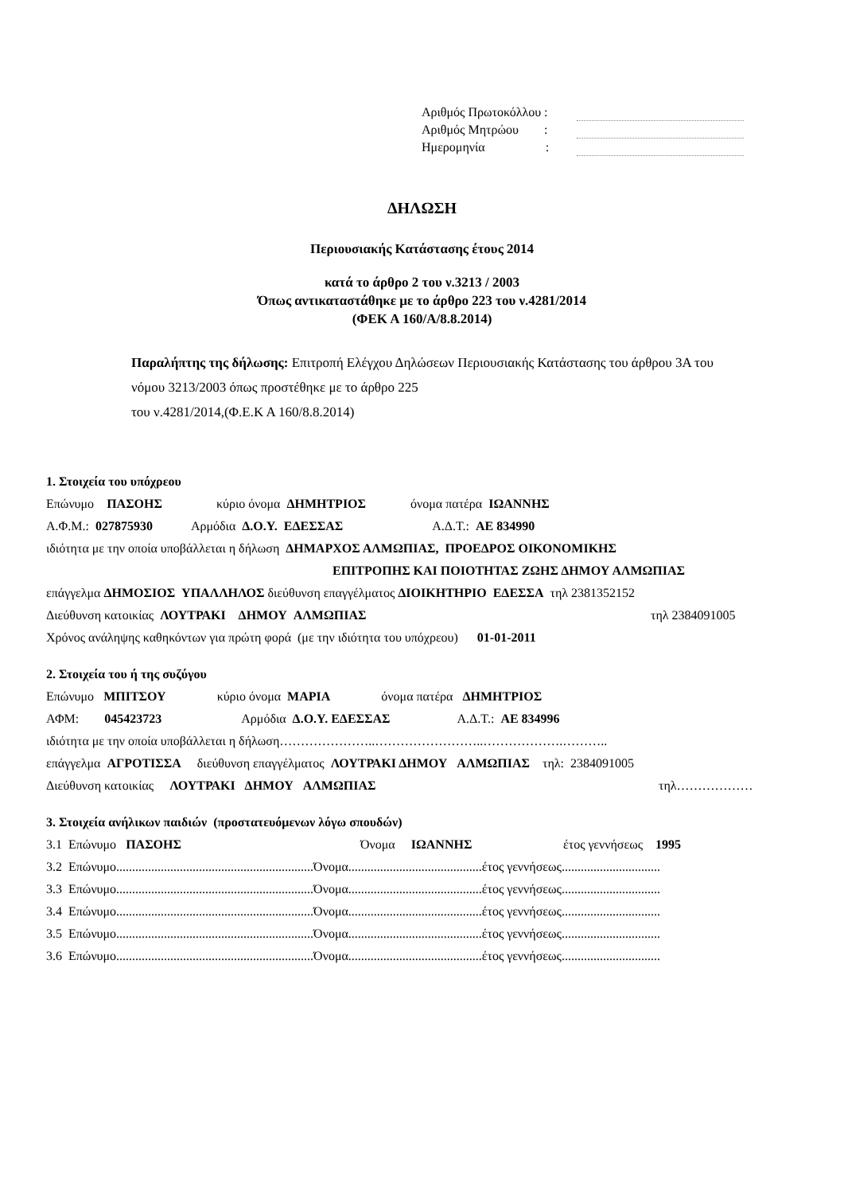Αριθμός Πρωτοκόλλου :
Αριθμός Μητρώου :
Ημερομηνία :
ΔΗΛΩΣΗ
Περιουσιακής Κατάστασης έτους 2014
κατά το άρθρο 2 του ν.3213 / 2003
Όπως αντικαταστάθηκε με το άρθρο 223 του ν.4281/2014
(ΦΕΚ Α 160/Α/8.8.2014)
Παραλήπτης της δήλωσης: Επιτροπή Ελέγχου Δηλώσεων Περιουσιακής Κατάστασης του άρθρου 3Α του νόμου 3213/2003 όπως προστέθηκε με το άρθρο 225
του ν.4281/2014,(Φ.Ε.Κ Α 160/8.8.2014)
1. Στοιχεία του υπόχρεου
Επώνυμο ΠΑΣΟΗΣ κύριο όνομα ΔΗΜΗΤΡΙΟΣ όνομα πατέρα ΙΩΑΝΝΗΣ
Α.Φ.Μ.: 027875930 Αρμόδια Δ.Ο.Υ. ΕΔΕΣΣΑΣ Α.Δ.Τ.: ΑΕ 834990
ιδιότητα με την οποία υποβάλλεται η δήλωση ΔΗΜΑΡΧΟΣ ΑΛΜΩΠΙΑΣ, ΠΡΟΕΔΡΟΣ ΟΙΚΟΝΟΜΙΚΗΣ
ΕΠΙΤΡΟΠΗΣ ΚΑΙ ΠΟΙΟΤΗΤΑΣ ΖΩΗΣ ΔΗΜΟΥ ΑΛΜΩΠΙΑΣ
επάγγελμα ΔΗΜΟΣΙΟΣ ΥΠΑΛΛΗΛΟΣ διεύθυνση επαγγέλματος ΔΙΟΙΚΗΤΗΡΙΟ ΕΔΕΣΣΑ τηλ 2381352152
Διεύθυνση κατοικίας ΛΟΥΤΡΑΚΙ ΔΗΜΟΥ ΑΛΜΩΠΙΑΣ τηλ 2384091005
Χρόνος ανάληψης καθηκόντων για πρώτη φορά (με την ιδιότητα του υπόχρεου) 01-01-2011
2. Στοιχεία του ή της συζύγου
Επώνυμο ΜΠΙΤΣΟΥ κύριο όνομα ΜΑΡΙΑ όνομα πατέρα ΔΗΜΗΤΡΙΟΣ
ΑΦΜ: 045423723 Αρμόδια Δ.Ο.Υ. ΕΔΕΣΣΑΣ Α.Δ.Τ.: ΑΕ 834996
ιδιότητα με την οποία υποβάλλεται η δήλωση…………………..……………………..……………….………..
επάγγελμα ΑΓΡΟΤΙΣΣΑ διεύθυνση επαγγέλματος ΛΟΥΤΡΑΚΙ ΔΗΜΟΥ ΑΛΜΩΠΙΑΣ τηλ: 2384091005
Διεύθυνση κατοικίας ΛΟΥΤΡΑΚΙ ΔΗΜΟΥ ΑΛΜΩΠΙΑΣ τηλ………………
3. Στοιχεία ανήλικων παιδιών (προστατευόμενων λόγω σπουδών)
3.1 Επώνυμο ΠΑΣΟΗΣ Όνομα ΙΩΑΝΝΗΣ έτος γεννήσεως 1995
3.2 Επώνυμο..............................................................Όνομα..........................................έτος γεννήσεως...............................
3.3 Επώνυμο..............................................................Όνομα..........................................έτος γεννήσεως...............................
3.4 Επώνυμο..............................................................Όνομα..........................................έτος γεννήσεως...............................
3.5 Επώνυμο..............................................................Όνομα..........................................έτος γεννήσεως...............................
3.6 Επώνυμο..............................................................Όνομα..........................................έτος γεννήσεως...............................